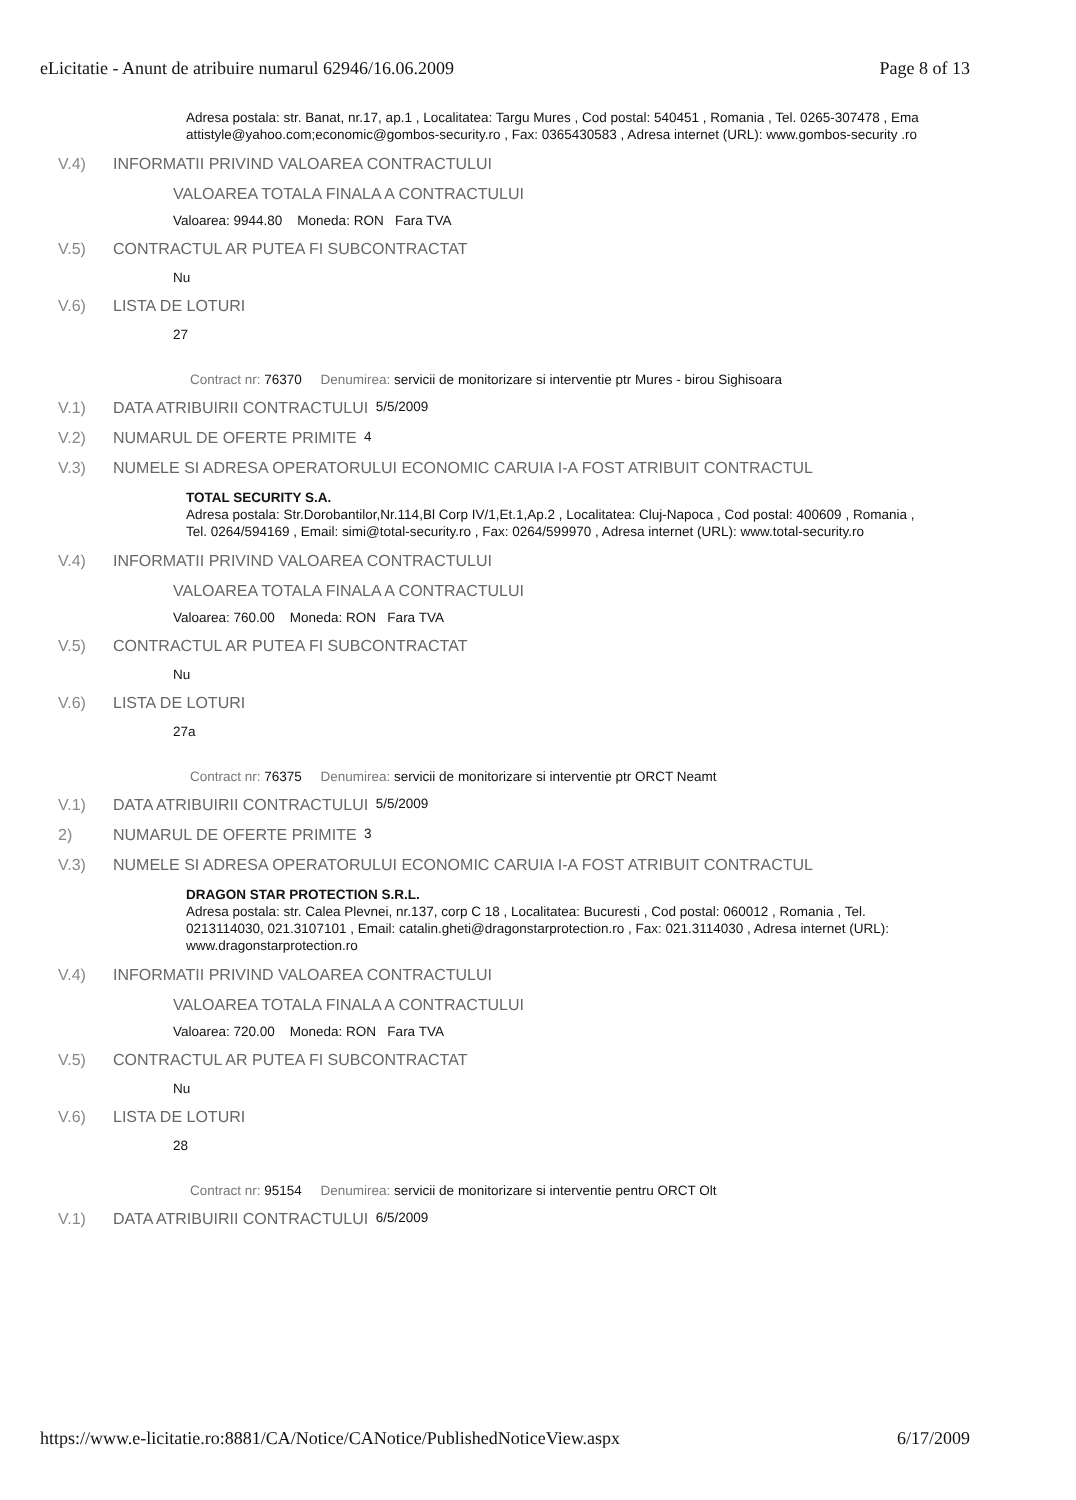eLicitatie - Anunt de atribuire numarul 62946/16.06.2009 Page 8 of 13
Adresa postala: str. Banat, nr.17, ap.1 , Localitatea: Targu Mures , Cod postal: 540451 , Romania , Tel. 0265-307478 , Ema
attistyle@yahoo.com;economic@gombos-security.ro , Fax: 0365430583 , Adresa internet (URL): www.gombos-security .ro
V.4) INFORMATII PRIVIND VALOAREA CONTRACTULUI
VALOAREA TOTALA FINALA A CONTRACTULUI
Valoarea: 9944.80 Moneda: RON Fara TVA
V.5) CONTRACTUL AR PUTEA FI SUBCONTRACTAT
Nu
V.6) LISTA DE LOTURI
27
Contract nr: 76370 Denumirea: servicii de monitorizare si interventie ptr Mures - birou Sighisoara
V.1) DATA ATRIBUIRII CONTRACTULUI 5/5/2009
V.2) NUMARUL DE OFERTE PRIMITE 4
V.3) NUMELE SI ADRESA OPERATORULUI ECONOMIC CARUIA I-A FOST ATRIBUIT CONTRACTUL
TOTAL SECURITY S.A.
Adresa postala: Str.Dorobantilor,Nr.114,Bl Corp IV/1,Et.1,Ap.2 , Localitatea: Cluj-Napoca , Cod postal: 400609 , Romania ,
Tel. 0264/594169 , Email: simi@total-security.ro , Fax: 0264/599970 , Adresa internet (URL): www.total-security.ro
V.4) INFORMATII PRIVIND VALOAREA CONTRACTULUI
VALOAREA TOTALA FINALA A CONTRACTULUI
Valoarea: 760.00 Moneda: RON Fara TVA
V.5) CONTRACTUL AR PUTEA FI SUBCONTRACTAT
Nu
V.6) LISTA DE LOTURI
27a
Contract nr: 76375 Denumirea: servicii de monitorizare si interventie ptr ORCT Neamt
V.1) DATA ATRIBUIRII CONTRACTULUI 5/5/2009
2) NUMARUL DE OFERTE PRIMITE 3
V.3) NUMELE SI ADRESA OPERATORULUI ECONOMIC CARUIA I-A FOST ATRIBUIT CONTRACTUL
DRAGON STAR PROTECTION S.R.L.
Adresa postala: str. Calea Plevnei, nr.137, corp C 18 , Localitatea: Bucuresti , Cod postal: 060012 , Romania , Tel.
0213114030, 021.3107101 , Email: catalin.gheti@dragonstarprotection.ro , Fax: 021.3114030 , Adresa internet (URL):
www.dragonstarprotection.ro
V.4) INFORMATII PRIVIND VALOAREA CONTRACTULUI
VALOAREA TOTALA FINALA A CONTRACTULUI
Valoarea: 720.00 Moneda: RON Fara TVA
V.5) CONTRACTUL AR PUTEA FI SUBCONTRACTAT
Nu
V.6) LISTA DE LOTURI
28
Contract nr: 95154 Denumirea: servicii de monitorizare si interventie pentru ORCT Olt
V.1) DATA ATRIBUIRII CONTRACTULUI 6/5/2009
https://www.e-licitatie.ro:8881/CA/Notice/CANotice/PublishedNoticeView.aspx 6/17/2009